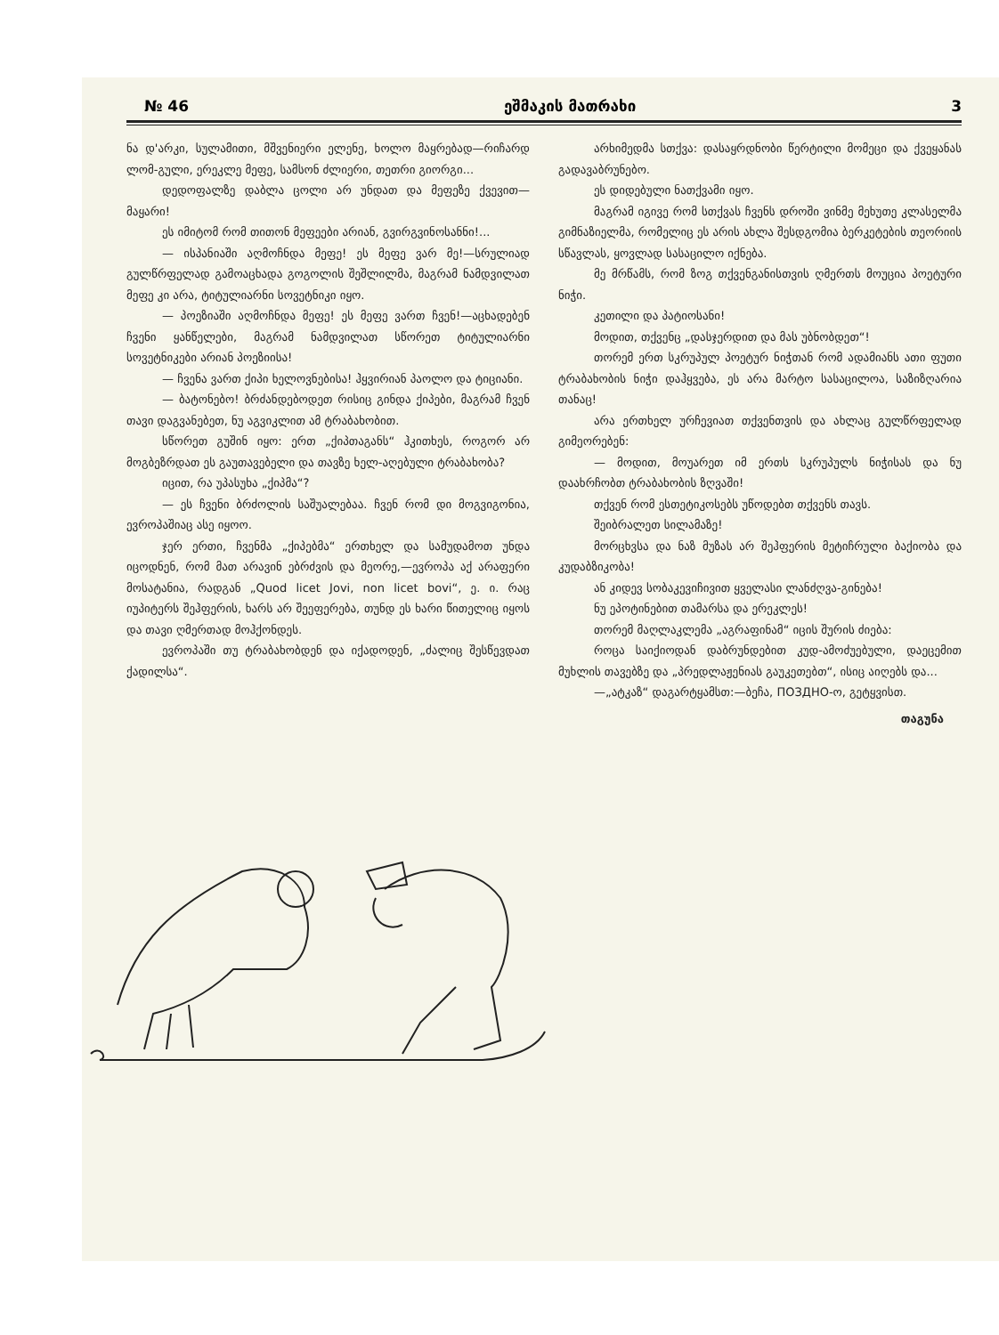№ 46 ეშმაკის მათრახი 3
ნა დ'არკი, სულამითი, მშვენიერი ელენე, ხოლო მაყრებად—რიჩარდ ლომ-გული, ერეკლე მეფე, სამსონ ძლიერი, თეთრი გიორგი...
დედოფალზე დაბლა ცოლი არ უნდათ და მეფეზე ქვევით—მაყარი!
ეს იმიტომ რომ თითონ მეფეები არიან, გვირგვინოსანნი!...
— ისპანიაში აღმოჩნდა მეფე! ეს მეფე ვარ მე!—სრულიად გულწრფელად გამოაცხადა გოგოლის შეშლილმა, მაგრამ ნამდვილათ მეფე კი არა, ტიტულიარნი სოვეტნიკი იყო.
— პოეზიაში აღმოჩნდა მეფე! ეს მეფე ვართ ჩვენ!—აცხადებენ ჩვენი ყანწელები, მაგრამ ნამდვილათ სწორეთ ტიტულიარნი სოვეტნიკები არიან პოეზიისა!
— ჩვენა ვართ ქიპი ხელოვნებისა! ჰყვირიან პაოლო და ტიციანი.
— ბატონებო! ბრძანდებოდეთ რისიც გინდა ქიპები, მაგრამ ჩვენ თავი დაგვანებეთ, ნუ აგვიკლით ამ ტრაბახობით.
სწორეთ გუშინ იყო: ერთ „ქიპთაგანს“ ჰკითხეს, როგორ არ მოგბეზრდათ ეს გაუთავებელი და თავზე ხელ-აღებული ტრაბახობა?
იცით, რა უპასუხა „ქიპმა“?
— ეს ჩვენი ბრძოლის საშუალებაა. ჩვენ რომ დი მოგვიგონია, ევროპაშიაც ასე იყოო.
ჯერ ერთი, ჩვენმა „ქიპებმა“ ერთხელ და სამუდამოთ უნდა იცოდნენ, რომ მათ არავინ ებრძვის და მეორე,—ევროპა აქ არაფერი მოსატანია, რადგან „Quod licet Jovi, non licet bovi“, ე. ი. რაც იუპიტერს შეჰფერის, ხარს არ შეეფერება, თუნდ ეს ხარი წითელიც იყოს და თავი ღმერთად მოჰქონდეს.
ევროპაში თუ ტრაბახობდენ და იქადოდენ, „ძალიც შესწევდათ ქადილსა“.
არხიმედმა სთქვა: დასაყრდნობი წერტილი მომეცი და ქვეყანას გადავაბრუნებო.
ეს დიდებული ნათქვამი იყო.
მაგრამ იგივე რომ სთქვას ჩვენს დროში ვინმე მეხუთე კლასელმა გიმნაზიელმა, რომელიც ეს არის ახლა შესდგომია ბერკეტების თეორიის სწავლას, ყოვლად სასაცილო იქნება.
მე მრწამს, რომ ზოგ თქვენგანისთვის ღმერთს მოუცია პოეტური ნიჭი.
კეთილი და პატიოსანი!
მოდით, თქვენც „დასჯერდით და მას უბნობდეთ“!
თორემ ერთ სკრუპულ პოეტურ ნიჭთან რომ ადამიანს ათი ფუთი ტრაბახობის ნიჭი დაჰყვება, ეს არა მარტო სასაცილოა, საზიზღარია თანაც!
არა ერთხელ ურჩევიათ თქვენთვის და ახლაც გულწრფელად გიმეორებენ:
— მოდით, მოუარეთ იმ ერთს სკრუპულს ნიჭისას და ნუ დაახრჩობთ ტრაბახობის ზღვაში!
თქვენ რომ ესთეტიკოსებს უწოდებთ თქვენს თავს.
შეიბრალეთ სილამაზე!
მორცხვსა და ნაზ მუზას არ შეჰფერის მეტიჩრული ბაქიობა და კუდაბზიკობა!
ან კიდევ სობაკევიჩივით ყველასი ლანძღვა-გინება!
ნუ ეპოტინებით თამარსა და ერეკლეს!
თორემ მაღლაკლემა „აგრაფინამ“ იცის შურის ძიება:
როცა საიქიოდან დაბრუნდებით კუდ-ამოძუებული, დაეცემით მუხლის თავებზე და „პრედლაჟენიას გაუკეთებთ“, ისიც აიღებს და...
—„ატკაზ“ დაგარტყამსთ:—ბეჩა, ПОЗДНО-ო, გეტყვისთ.
თაგუნა